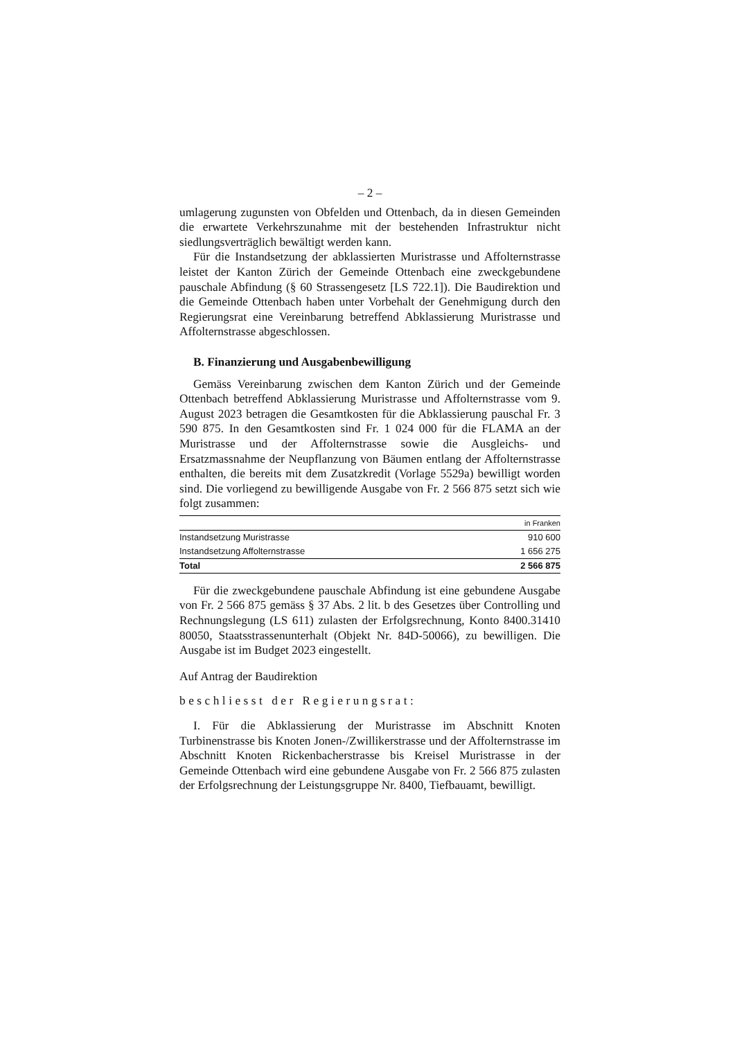– 2 –
umlagerung zugunsten von Obfelden und Ottenbach, da in diesen Gemeinden die erwartete Verkehrszunahme mit der bestehenden Infrastruktur nicht siedlungsverträglich bewältigt werden kann.
Für die Instandsetzung der abklassierten Muristrasse und Affolternstrasse leistet der Kanton Zürich der Gemeinde Ottenbach eine zweckgebundene pauschale Abfindung (§ 60 Strassengesetz [LS 722.1]). Die Baudirektion und die Gemeinde Ottenbach haben unter Vorbehalt der Genehmigung durch den Regierungsrat eine Vereinbarung betreffend Abklassierung Muristrasse und Affolternstrasse abgeschlossen.
B. Finanzierung und Ausgabenbewilligung
Gemäss Vereinbarung zwischen dem Kanton Zürich und der Gemeinde Ottenbach betreffend Abklassierung Muristrasse und Affolternstrasse vom 9. August 2023 betragen die Gesamtkosten für die Abklassierung pauschal Fr. 3 590 875. In den Gesamtkosten sind Fr. 1 024 000 für die FLAMA an der Muristrasse und der Affolternstrasse sowie die Ausgleichs- und Ersatzmassnahme der Neupflanzung von Bäumen entlang der Affolternstrasse enthalten, die bereits mit dem Zusatzkredit (Vorlage 5529a) bewilligt worden sind. Die vorliegend zu bewilligende Ausgabe von Fr. 2 566 875 setzt sich wie folgt zusammen:
| | in Franken |
| --- | --- |
| Instandsetzung Muristrasse | 910 600 |
| Instandsetzung Affolternstrasse | 1 656 275 |
| Total | 2 566 875 |
Für die zweckgebundene pauschale Abfindung ist eine gebundene Ausgabe von Fr. 2 566 875 gemäss § 37 Abs. 2 lit. b des Gesetzes über Controlling und Rechnungslegung (LS 611) zulasten der Erfolgsrechnung, Konto 8400.31410 80050, Staatsstrassenunterhalt (Objekt Nr. 84D-50066), zu bewilligen. Die Ausgabe ist im Budget 2023 eingestellt.
Auf Antrag der Baudirektion
beschliesst der Regierungsrat:
I. Für die Abklassierung der Muristrasse im Abschnitt Knoten Turbinenstrasse bis Knoten Jonen-/Zwillikerstrasse und der Affolternstrasse im Abschnitt Knoten Rickenbacherstrasse bis Kreisel Muristrasse in der Gemeinde Ottenbach wird eine gebundene Ausgabe von Fr. 2 566 875 zulasten der Erfolgsrechnung der Leistungsgruppe Nr. 8400, Tiefbauamt, bewilligt.